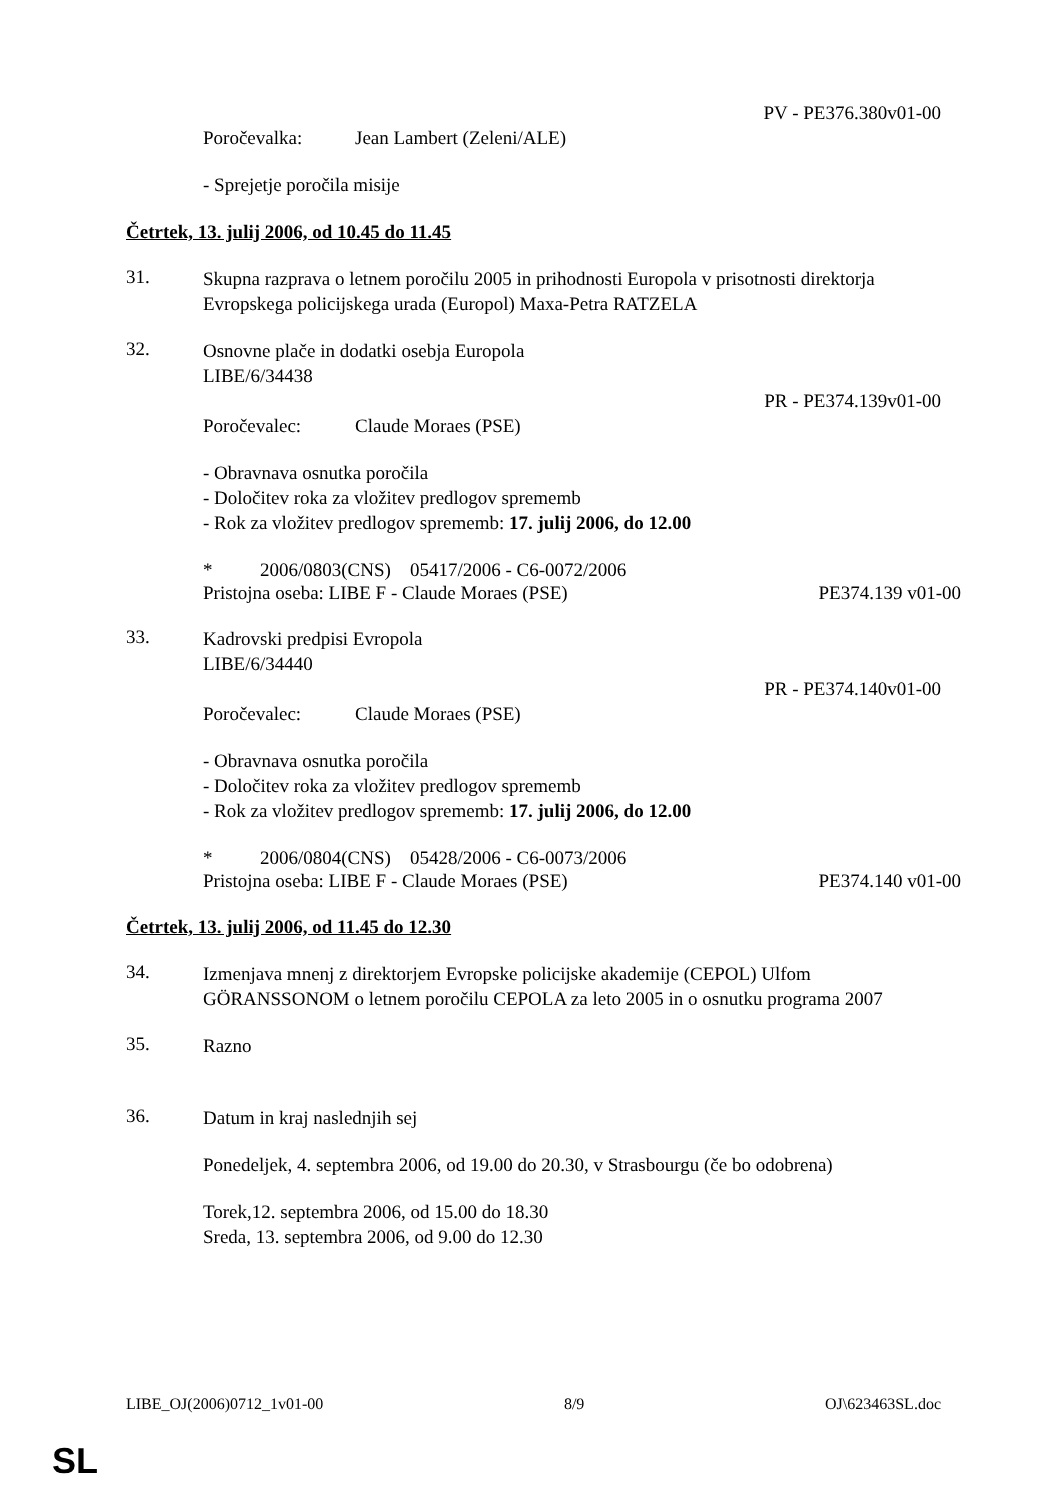PV - PE376.380v01-00
Poročevalka: Jean Lambert (Zeleni/ALE)
- Sprejetje poročila misije
Četrtek, 13. julij 2006, od 10.45 do 11.45
31.
Skupna razprava o letnem poročilu 2005 in prihodnosti Europola v prisotnosti direktorja Evropskega policijskega urada (Europol) Maxa-Petra RATZELA
32.
Osnovne plače in dodatki osebja Europola
LIBE/6/34438
PR - PE374.139v01-00
Poročevalec: Claude Moraes (PSE)
- Obravnava osnutka poročila
- Določitev roka za vložitev predlogov sprememb
- Rok za vložitev predlogov sprememb: 17. julij 2006, do 12.00
* 2006/0803(CNS) 05417/2006 - C6-0072/2006
Pristojna oseba: LIBE F - Claude Moraes (PSE) PE374.139 v01-00
33.
Kadrovski predpisi Evropola
LIBE/6/34440
PR - PE374.140v01-00
Poročevalec: Claude Moraes (PSE)
- Obravnava osnutka poročila
- Določitev roka za vložitev predlogov sprememb
- Rok za vložitev predlogov sprememb: 17. julij 2006, do 12.00
* 2006/0804(CNS) 05428/2006 - C6-0073/2006
Pristojna oseba: LIBE F - Claude Moraes (PSE) PE374.140 v01-00
Četrtek, 13. julij 2006, od 11.45 do 12.30
34.
Izmenjava mnenj z direktorjem Evropske policijske akademije (CEPOL) Ulfom GÖRANSSONOM o letnem poročilu CEPOLA za leto 2005 in o osnutku programa 2007
35.
Razno
36.
Datum in kraj naslednjih sej
Ponedeljek, 4. septembra 2006, od 19.00 do 20.30, v Strasbourgu (če bo odobrena)
Torek,12. septembra 2006, od 15.00 do 18.30
Sreda, 13. septembra 2006, od 9.00 do 12.30
LIBE_OJ(2006)0712_1v01-00 8/9 OJ\623463SL.doc
SL